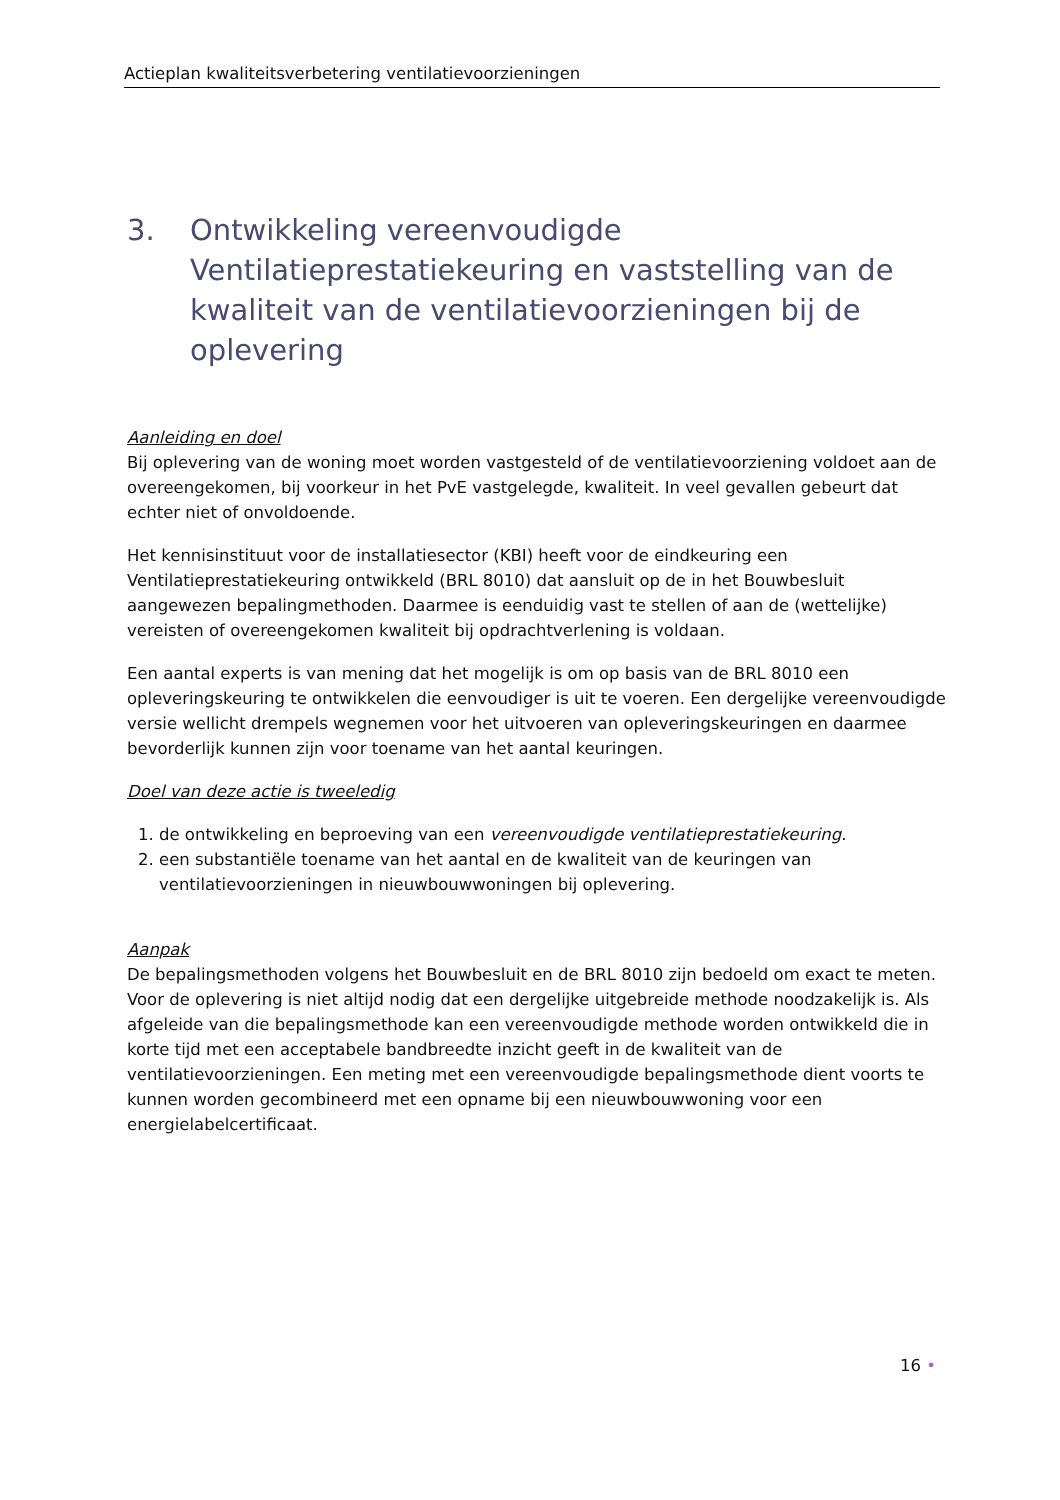Actieplan kwaliteitsverbetering ventilatievoorzieningen
3. Ontwikkeling vereenvoudigde Ventilatieprestatiekeuring en vaststelling van de kwaliteit van de ventilatievoorzieningen bij de oplevering
Aanleiding en doel
Bij oplevering van de woning moet worden vastgesteld of de ventilatievoorziening voldoet aan de overeengekomen, bij voorkeur in het PvE vastgelegde, kwaliteit. In veel gevallen gebeurt dat echter niet of onvoldoende.
Het kennisinstituut voor de installatiesector (KBI) heeft voor de eindkeuring een Ventilatieprestatiekeuring ontwikkeld (BRL 8010) dat aansluit op de in het Bouwbesluit aangewezen bepalingmethoden. Daarmee is eenduidig vast te stellen of aan de (wettelijke) vereisten of overeengekomen kwaliteit bij opdrachtverlening is voldaan.
Een aantal experts is van mening dat het mogelijk is om op basis van de BRL 8010 een opleveringskeuring te ontwikkelen die eenvoudiger is uit te voeren. Een dergelijke vereenvoudigde versie wellicht drempels wegnemen voor het uitvoeren van opleveringskeuringen en daarmee bevorderlijk kunnen zijn voor toename van het aantal keuringen.
Doel van deze actie is tweeledig
1. de ontwikkeling en beproeving van een vereenvoudigde ventilatieprestatiekeuring.
2. een substantiële toename van het aantal en de kwaliteit van de keuringen van ventilatievoorzieningen in nieuwbouwwoningen bij oplevering.
Aanpak
De bepalingsmethoden volgens het Bouwbesluit en de BRL 8010 zijn bedoeld om exact te meten. Voor de oplevering is niet altijd nodig dat een dergelijke uitgebreide methode noodzakelijk is. Als afgeleide van die bepalingsmethode kan een vereenvoudigde methode worden ontwikkeld die in korte tijd met een acceptabele bandbreedte inzicht geeft in de kwaliteit van de ventilatievoorzieningen. Een meting met een vereenvoudigde bepalingsmethode dient voorts te kunnen worden gecombineerd met een opname bij een nieuwbouwwoning voor een energielabelcertificaat.
16 •